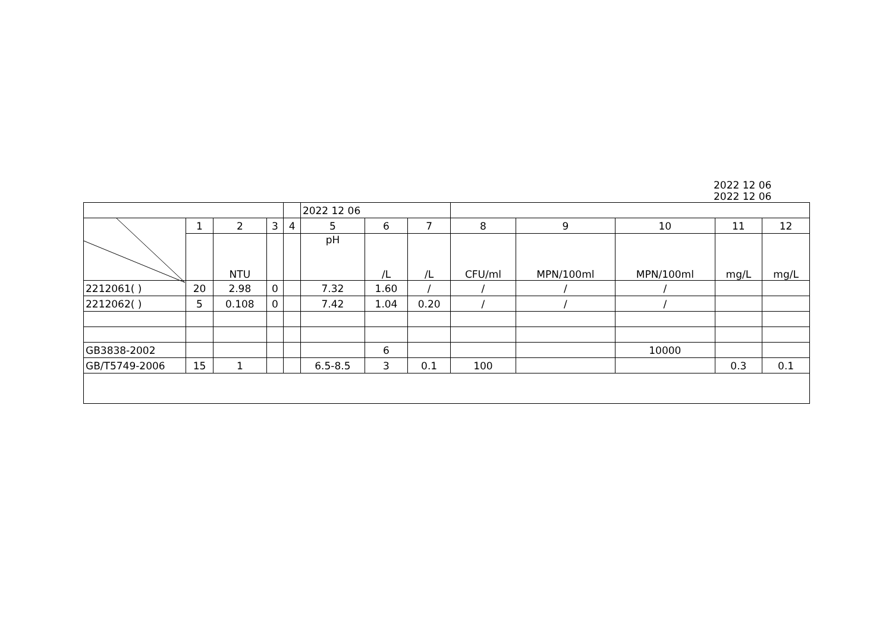2022 12 06
2022 12 06
| | | | | | 2022 12 06 | | | | | | | |
| | 1 | 2 | 3 | 4 | 5 | 6 | 7 | 8 | 9 | 10 | 11 | 12 |
| | | NTU | | | pH | /L | /L | CFU/ml | MPN/100ml | MPN/100ml | mg/L | mg/L |
| 2212061( ) | 20 | 2.98 | 0 | | 7.32 | 1.60 | / | / | / | / | | |
| 2212062( ) | 5 | 0.108 | 0 | | 7.42 | 1.04 | 0.20 | / | / | / | | |
| GB3838-2002 | | | | | | 6 | | | | 10000 | | |
| GB/T5749-2006 | 15 | 1 | | | 6.5-8.5 | 3 | 0.1 | 100 | | | 0.3 | 0.1 |